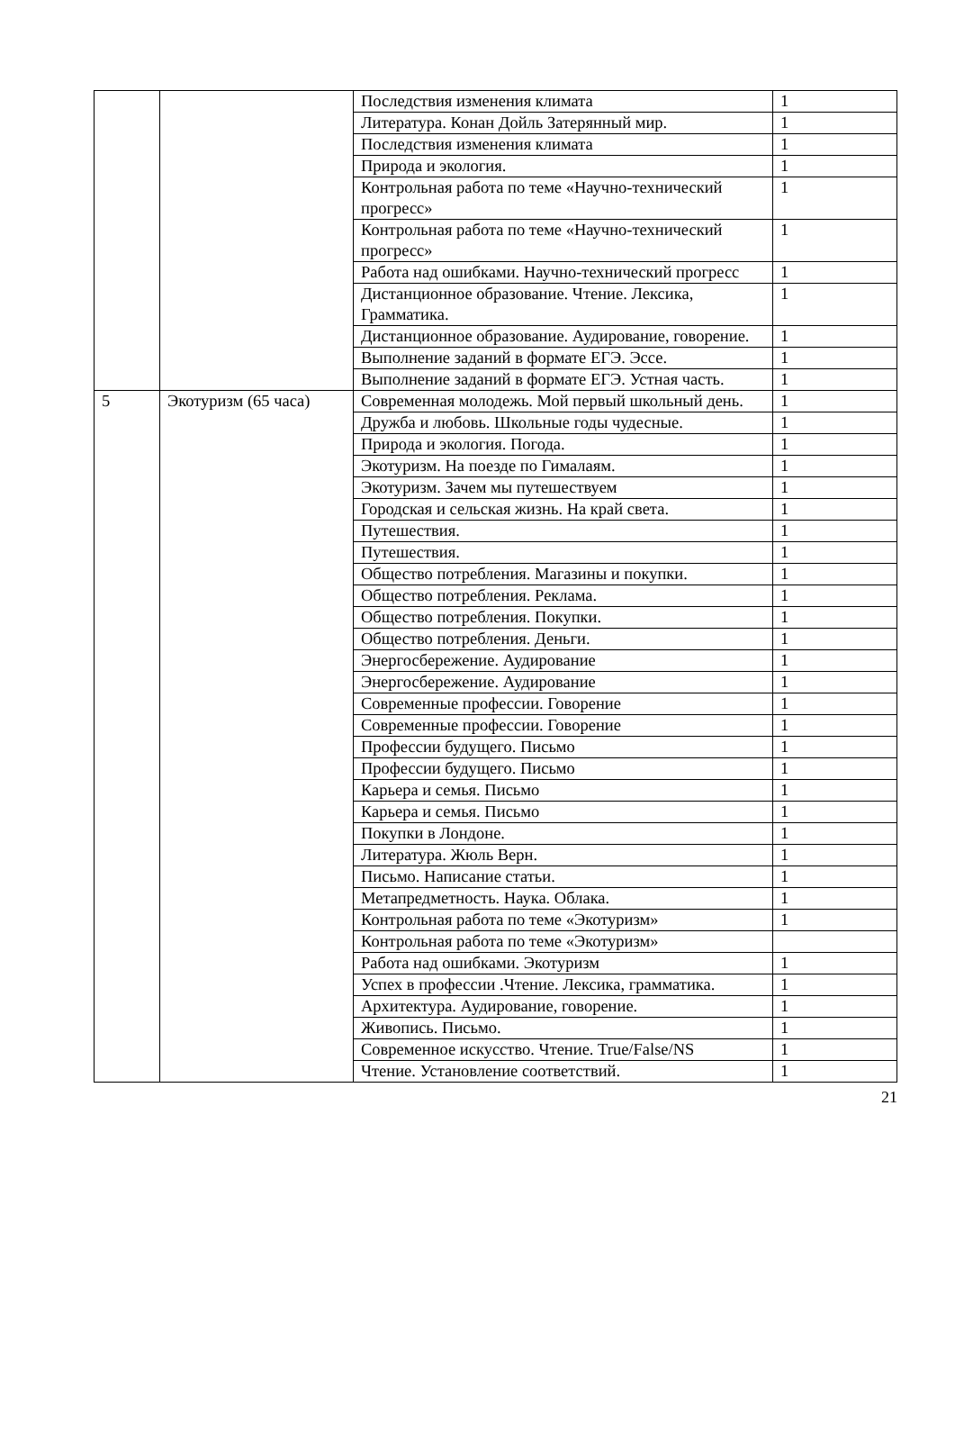| | | Последствия изменения климата | 1 |
| | | Литература. Конан Дойль Затерянный мир. | 1 |
| | | Последствия изменения климата | 1 |
| | | Природа и экология. | 1 |
| | | Контрольная работа по теме «Научно-технический прогресс» | 1 |
| | | Контрольная работа по теме «Научно-технический прогресс» | 1 |
| | | Работа над ошибками. Научно-технический прогресс | 1 |
| | | Дистанционное образование. Чтение. Лексика, Грамматика. | 1 |
| | | Дистанционное образование. Аудирование, говорение. | 1 |
| | | Выполнение заданий в формате ЕГЭ. Эссе. | 1 |
| | | Выполнение заданий в формате ЕГЭ. Устная часть. | 1 |
| 5 | Экотуризм (65 часа) | Современная молодежь. Мой первый школьный день. | 1 |
| | | Дружба и любовь. Школьные годы чудесные. | 1 |
| | | Природа и экология. Погода. | 1 |
| | | Экотуризм. На поезде по Гималаям. | 1 |
| | | Экотуризм. Зачем мы путешествуем | 1 |
| | | Городская и сельская жизнь. На край света. | 1 |
| | | Путешествия. | 1 |
| | | Путешествия. | 1 |
| | | Общество потребления. Магазины и покупки. | 1 |
| | | Общество потребления. Реклама. | 1 |
| | | Общество потребления. Покупки. | 1 |
| | | Общество потребления. Деньги. | 1 |
| | | Энергосбережение. Аудирование | 1 |
| | | Энергосбережение. Аудирование | 1 |
| | | Современные профессии. Говорение | 1 |
| | | Современные профессии. Говорение | 1 |
| | | Профессии будущего. Письмо | 1 |
| | | Профессии будущего. Письмо | 1 |
| | | Карьера и семья. Письмо | 1 |
| | | Карьера и семья. Письмо | 1 |
| | | Покупки в Лондоне. | 1 |
| | | Литература. Жюль Верн. | 1 |
| | | Письмо. Написание статьи. | 1 |
| | | Метапредметность. Наука. Облака. | 1 |
| | | Контрольная работа по теме «Экотуризм» | 1 |
| | | Контрольная работа по теме «Экотуризм» | |
| | | Работа над ошибками. Экотуризм | 1 |
| | | Успех в профессии .Чтение. Лексика, грамматика. | 1 |
| | | Архитектура. Аудирование, говорение. | 1 |
| | | Живопись. Письмо. | 1 |
| | | Современное искусство. Чтение. True/False/NS | 1 |
| | | Чтение. Установление соответствий. | 1 |
21